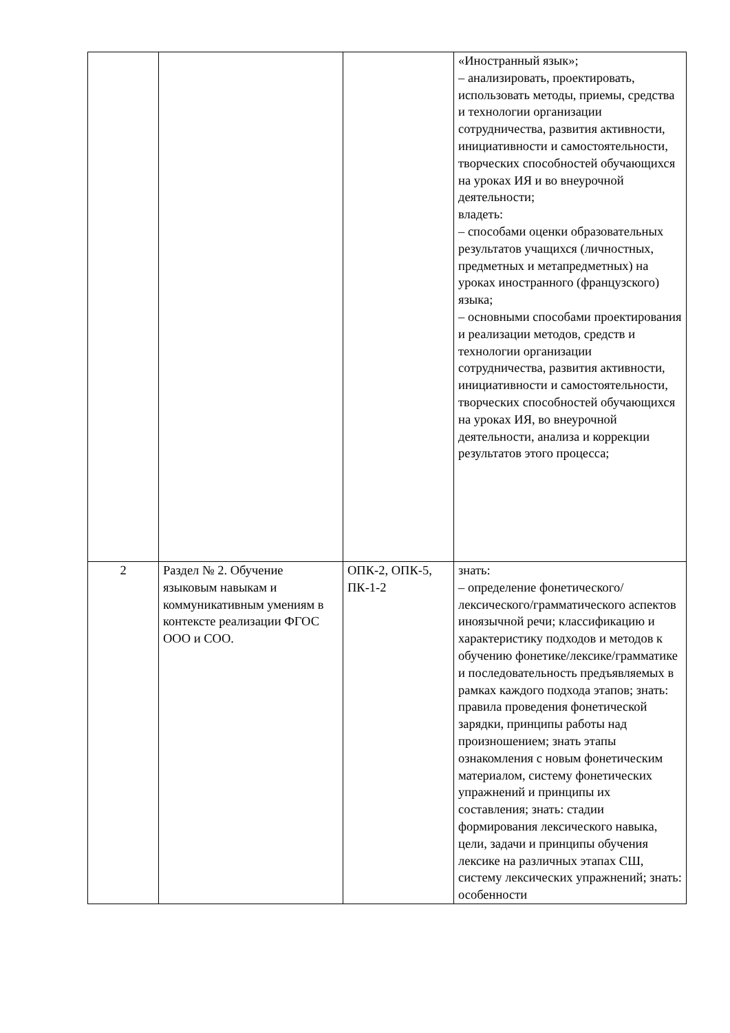| | | | «Иностранный язык»; – анализировать, проектировать, использовать методы, приемы, средства и технологии организации сотрудничества, развития активности, инициативности и самостоятельности, творческих способностей обучающихся на уроках ИЯ и во внеурочной деятельности; владеть: – способами оценки образовательных результатов учащихся (личностных, предметных и метапредметных) на уроках иностранного (французского) языка; – основными способами проектирования и реализации методов, средств и технологии организации сотрудничества, развития активности, инициативности и самостоятельности, творческих способностей обучающихся на уроках ИЯ, во внеурочной деятельности, анализа и коррекции результатов этого процесса; |
| 2 | Раздел № 2. Обучение языковым навыкам и коммуникативным умениям в контексте реализации ФГОС ООО и СОО. | ОПК-2, ОПК-5, ПК-1-2 | знать: – определение фонетического/лексического/грамматического аспектов иноязычной речи; классификацию и характеристику подходов и методов к обучению фонетике/лексике/грамматике и последовательность предъявляемых в рамках каждого подхода этапов; знать: правила проведения фонетической зарядки, принципы работы над произношением; знать этапы ознакомления с новым фонетическим материалом, систему фонетических упражнений и принципы их составления; знать: стадии формирования лексического навыка, цели, задачи и принципы обучения лексике на различных этапах СШ, систему лексических упражнений; знать: особенности |